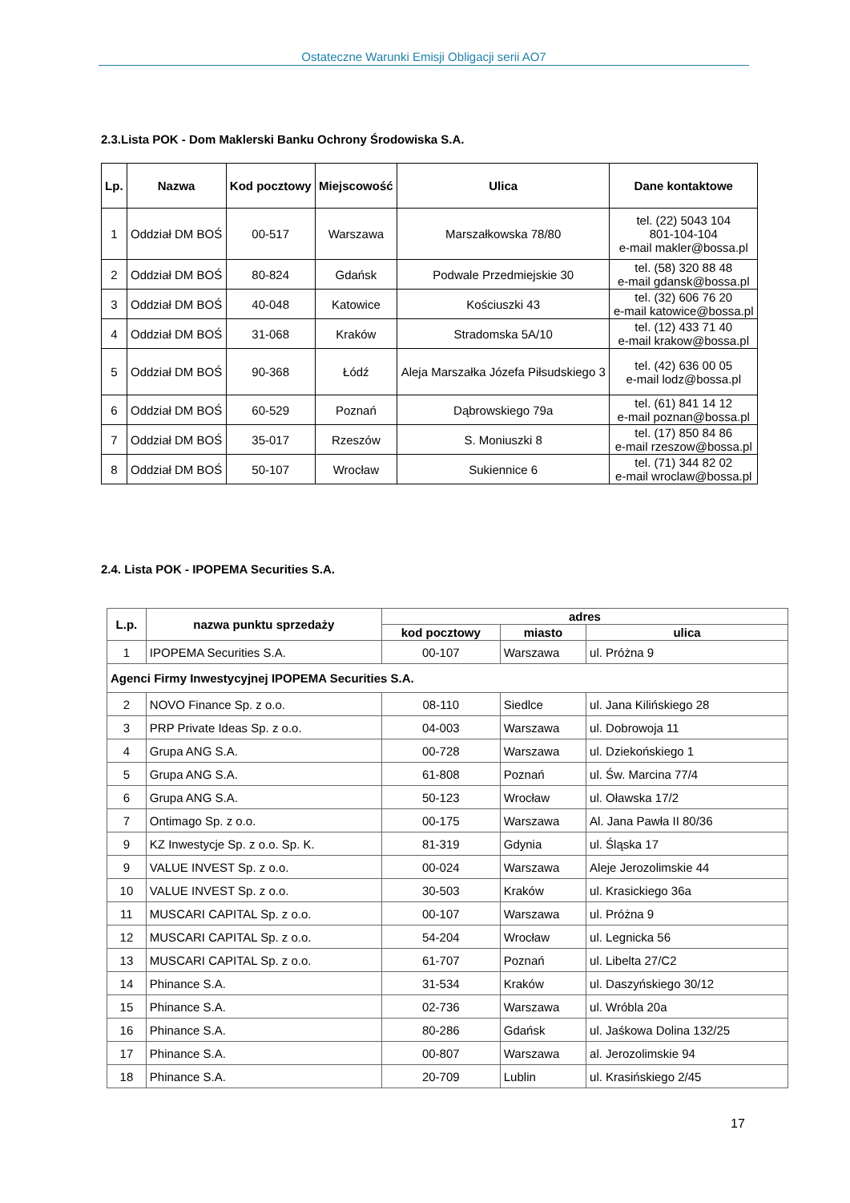Ostateczne Warunki Emisji Obligacji serii AO7
2.3.Lista POK - Dom Maklerski Banku Ochrony Środowiska S.A.
| Lp. | Nazwa | Kod pocztowy | Miejscowość | Ulica | Dane kontaktowe |
| --- | --- | --- | --- | --- | --- |
| 1 | Oddział DM BOŚ | 00-517 | Warszawa | Marszałkowska 78/80 | tel. (22) 5043 104 801-104-104 e-mail makler@bossa.pl |
| 2 | Oddział DM BOŚ | 80-824 | Gdańsk | Podwale Przedmiejskie 30 | tel. (58) 320 88 48 e-mail gdansk@bossa.pl |
| 3 | Oddział DM BOŚ | 40-048 | Katowice | Kościuszki 43 | tel. (32) 606 76 20 e-mail katowice@bossa.pl |
| 4 | Oddział DM BOŚ | 31-068 | Kraków | Stradomska 5A/10 | tel. (12) 433 71 40 e-mail krakow@bossa.pl |
| 5 | Oddział DM BOŚ | 90-368 | Łódź | Aleja Marszałka Józefa Piłsudskiego 3 | tel. (42) 636 00 05 e-mail lodz@bossa.pl |
| 6 | Oddział DM BOŚ | 60-529 | Poznań | Dąbrowskiego 79a | tel. (61) 841 14 12 e-mail poznan@bossa.pl |
| 7 | Oddział DM BOŚ | 35-017 | Rzeszów | S. Moniuszki 8 | tel. (17) 850 84 86 e-mail rzeszow@bossa.pl |
| 8 | Oddział DM BOŚ | 50-107 | Wrocław | Sukiennice 6 | tel. (71) 344 82 02 e-mail wroclaw@bossa.pl |
2.4. Lista POK - IPOPEMA Securities S.A.
| L.p. | nazwa punktu sprzedaży | adres | | |
| --- | --- | --- | --- | --- |
| | | kod pocztowy | miasto | ulica |
| 1 | IPOPEMA Securities S.A. | 00-107 | Warszawa | ul. Próżna 9 |
| Agenci Firmy Inwestycyjnej IPOPEMA Securities S.A. | | | | |
| 2 | NOVO Finance Sp. z o.o. | 08-110 | Siedlce | ul. Jana Kilińskiego 28 |
| 3 | PRP Private Ideas Sp. z o.o. | 04-003 | Warszawa | ul. Dobrowoja 11 |
| 4 | Grupa ANG S.A. | 00-728 | Warszawa | ul. Dziekońskiego 1 |
| 5 | Grupa ANG S.A. | 61-808 | Poznań | ul. Św. Marcina 77/4 |
| 6 | Grupa ANG S.A. | 50-123 | Wrocław | ul. Oławska 17/2 |
| 7 | Ontimago Sp. z o.o. | 00-175 | Warszawa | Al. Jana Pawła II 80/36 |
| 9 | KZ Inwestycje Sp. z o.o. Sp. K. | 81-319 | Gdynia | ul. Śląska 17 |
| 9 | VALUE INVEST Sp. z o.o. | 00-024 | Warszawa | Aleje Jerozolimskie 44 |
| 10 | VALUE INVEST Sp. z o.o. | 30-503 | Kraków | ul. Krasickiego 36a |
| 11 | MUSCARI CAPITAL Sp. z o.o. | 00-107 | Warszawa | ul. Próżna 9 |
| 12 | MUSCARI CAPITAL Sp. z o.o. | 54-204 | Wrocław | ul. Legnicka 56 |
| 13 | MUSCARI CAPITAL Sp. z o.o. | 61-707 | Poznań | ul. Libelta 27/C2 |
| 14 | Phinance S.A. | 31-534 | Kraków | ul. Daszyńskiego 30/12 |
| 15 | Phinance S.A. | 02-736 | Warszawa | ul. Wróbla 20a |
| 16 | Phinance S.A. | 80-286 | Gdańsk | ul. Jaśkowa Dolina 132/25 |
| 17 | Phinance S.A. | 00-807 | Warszawa | al. Jerozolimskie 94 |
| 18 | Phinance S.A. | 20-709 | Lublin | ul. Krasińskiego 2/45 |
17